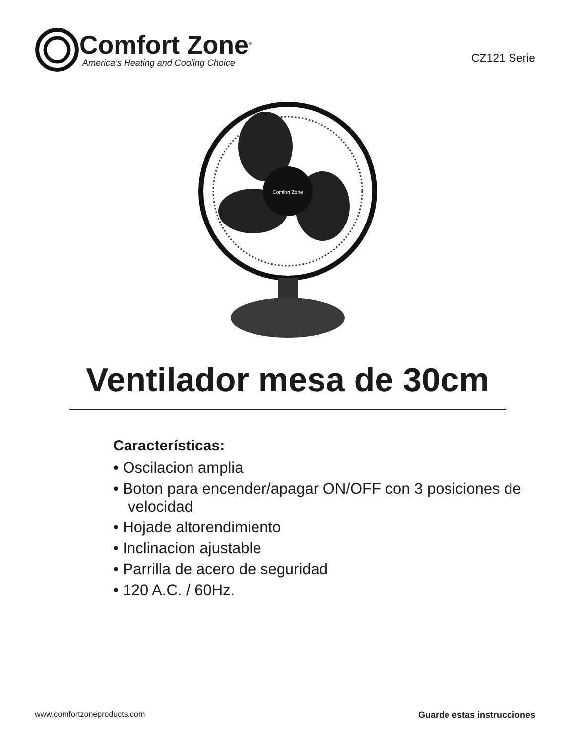Comfort Zone<sup>®</sup>
America’s Heating and Cooling Choice
CZ121 Serie
Comfort Zone
Ventilador mesa de 30cm
Características:
• Oscilacion amplia
• Boton para encender/apagar ON/OFF con 3 posiciones de velocidad
• Hojade altorendimiento
• Inclinacion ajustable
• Parrilla de acero de seguridad
• 120 A.C. / 60Hz.
www.comfortzoneproducts.com Guarde estas instrucciones